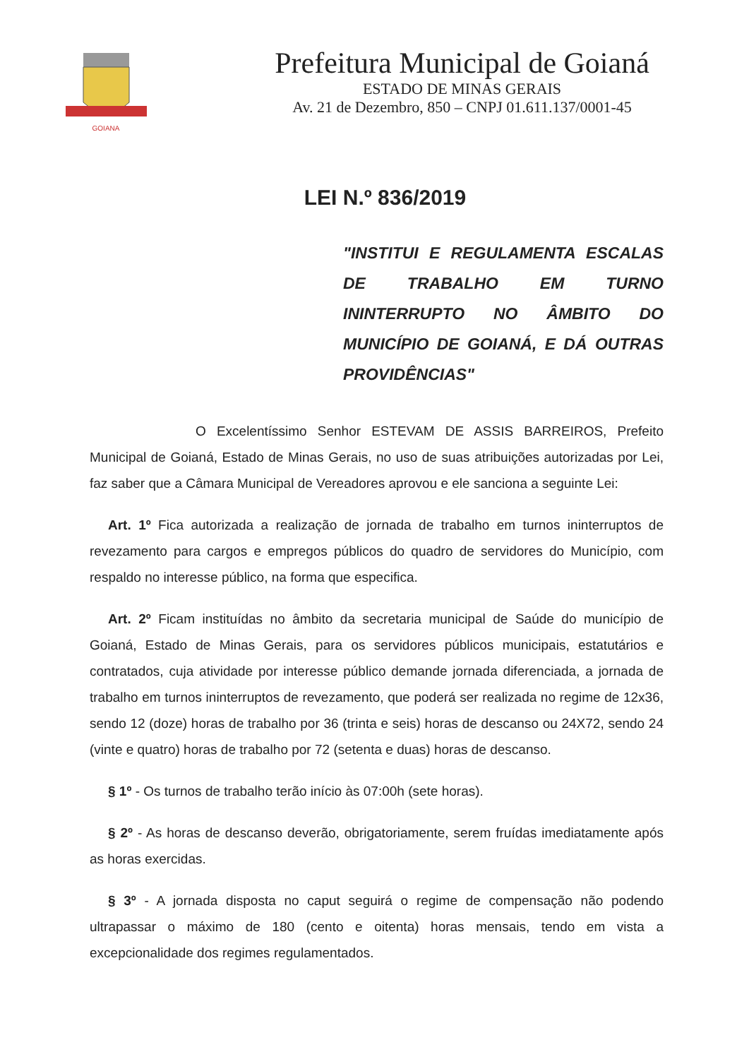GOIANA
Prefeitura Municipal de Goianá
ESTADO DE MINAS GERAIS
Av. 21 de Dezembro, 850 – CNPJ 01.611.137/0001-45
LEI N.º 836/2019
"INSTITUI E REGULAMENTA ESCALAS DE TRABALHO EM TURNO ININTERRUPTO NO ÂMBITO DO MUNICÍPIO DE GOIANÁ, E DÁ OUTRAS PROVIDÊNCIAS"
O Excelentíssimo Senhor ESTEVAM DE ASSIS BARREIROS, Prefeito Municipal de Goianá, Estado de Minas Gerais, no uso de suas atribuições autorizadas por Lei, faz saber que a Câmara Municipal de Vereadores aprovou e ele sanciona a seguinte Lei:
Art. 1º Fica autorizada a realização de jornada de trabalho em turnos ininterruptos de revezamento para cargos e empregos públicos do quadro de servidores do Município, com respaldo no interesse público, na forma que especifica.
Art. 2º Ficam instituídas no âmbito da secretaria municipal de Saúde do município de Goianá, Estado de Minas Gerais, para os servidores públicos municipais, estatutários e contratados, cuja atividade por interesse público demande jornada diferenciada, a jornada de trabalho em turnos ininterruptos de revezamento, que poderá ser realizada no regime de 12x36, sendo 12 (doze) horas de trabalho por 36 (trinta e seis) horas de descanso ou 24X72, sendo 24 (vinte e quatro) horas de trabalho por 72 (setenta e duas) horas de descanso.
§ 1º - Os turnos de trabalho terão início às 07:00h (sete horas).
§ 2º - As horas de descanso deverão, obrigatoriamente, serem fruídas imediatamente após as horas exercidas.
§ 3º - A jornada disposta no caput seguirá o regime de compensação não podendo ultrapassar o máximo de 180 (cento e oitenta) horas mensais, tendo em vista a excepcionalidade dos regimes regulamentados.